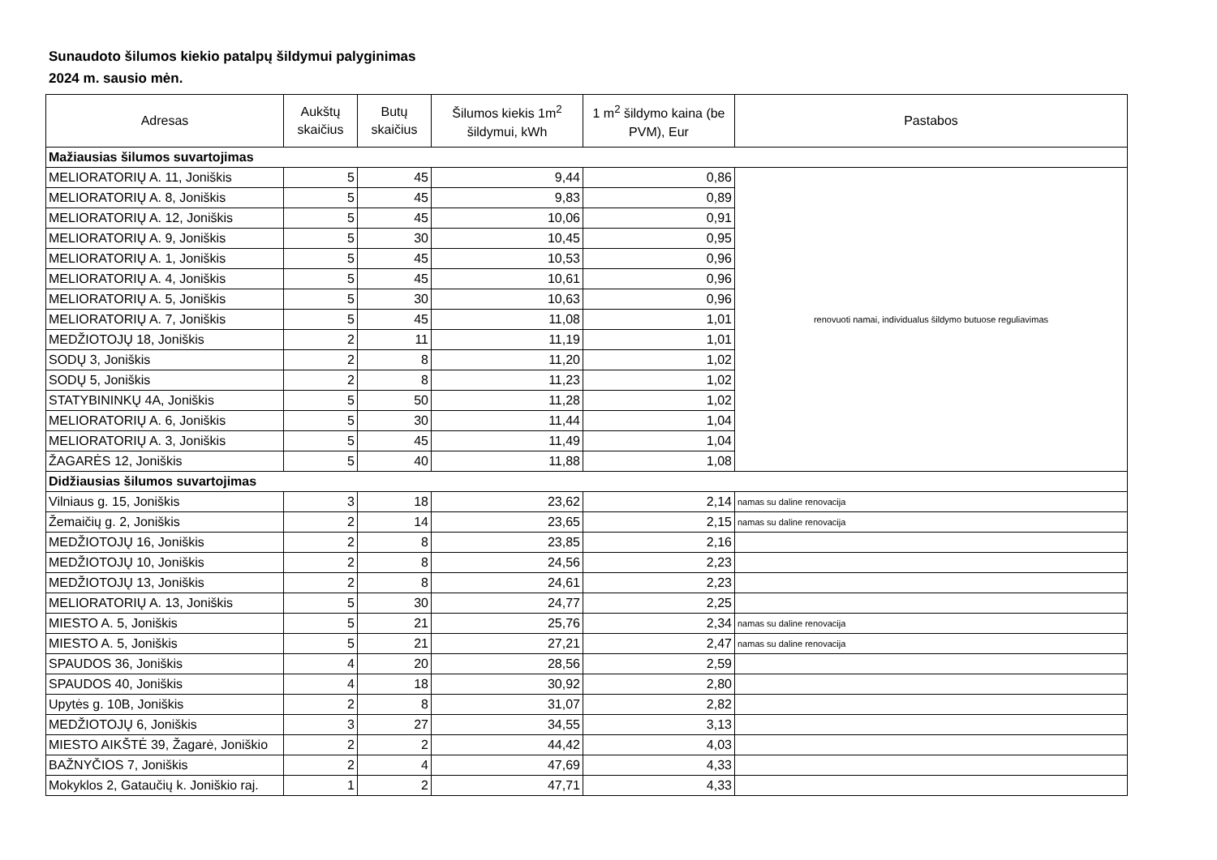Sunaudoto šilumos kiekio patalpų šildymui palyginimas
2024 m. sausio mėn.
| Adresas | Aukštų skaičius | Butų skaičius | Šilumos kiekis 1m<sup>2</sup> šildymui, kWh | 1 m<sup>2</sup> šildymo kaina (be PVM), Eur | Pastabos |
| --- | --- | --- | --- | --- | --- |
| Mažiausias šilumos suvartojimas | | | | | |
| MELIORATORIŲ A. 11, Joniškis | 5 | 45 | 9,44 | 0,86 | renovuoti namai, individualus šildymo butuose reguliavimas |
| MELIORATORIŲ A. 8, Joniškis | 5 | 45 | 9,83 | 0,89 | |
| MELIORATORIŲ A. 12, Joniškis | 5 | 45 | 10,06 | 0,91 | |
| MELIORATORIŲ A. 9, Joniškis | 5 | 30 | 10,45 | 0,95 | |
| MELIORATORIŲ A. 1, Joniškis | 5 | 45 | 10,53 | 0,96 | |
| MELIORATORIŲ A. 4, Joniškis | 5 | 45 | 10,61 | 0,96 | |
| MELIORATORIŲ A. 5, Joniškis | 5 | 30 | 10,63 | 0,96 | |
| MELIORATORIŲ A. 7, Joniškis | 5 | 45 | 11,08 | 1,01 | |
| MEDŽIOTOJŲ 18, Joniškis | 2 | 11 | 11,19 | 1,01 | |
| SODŲ 3, Joniškis | 2 | 8 | 11,20 | 1,02 | |
| SODŲ 5, Joniškis | 2 | 8 | 11,23 | 1,02 | |
| STATYBININKŲ 4A, Joniškis | 5 | 50 | 11,28 | 1,02 | |
| MELIORATORIŲ A. 6, Joniškis | 5 | 30 | 11,44 | 1,04 | |
| MELIORATORIŲ A. 3, Joniškis | 5 | 45 | 11,49 | 1,04 | |
| ŽAGARĖS 12, Joniškis | 5 | 40 | 11,88 | 1,08 | |
| Didžiausias šilumos suvartojimas | | | | | |
| Vilniaus g. 15, Joniškis | 3 | 18 | 23,62 | 2,14 | namas su daline renovacija |
| Žemaičių g. 2, Joniškis | 2 | 14 | 23,65 | 2,15 | namas su daline renovacija |
| MEDŽIOTOJŲ 16, Joniškis | 2 | 8 | 23,85 | 2,16 | |
| MEDŽIOTOJŲ 10, Joniškis | 2 | 8 | 24,56 | 2,23 | |
| MEDŽIOTOJŲ 13, Joniškis | 2 | 8 | 24,61 | 2,23 | |
| MELIORATORIŲ A. 13, Joniškis | 5 | 30 | 24,77 | 2,25 | |
| MIESTO A. 5, Joniškis | 5 | 21 | 25,76 | 2,34 | namas su daline renovacija |
| MIESTO A. 5, Joniškis | 5 | 21 | 27,21 | 2,47 | namas su daline renovacija |
| SPAUDOS 36, Joniškis | 4 | 20 | 28,56 | 2,59 | |
| SPAUDOS 40, Joniškis | 4 | 18 | 30,92 | 2,80 | |
| Upytės g. 10B, Joniškis | 2 | 8 | 31,07 | 2,82 | |
| MEDŽIOTOJŲ 6, Joniškis | 3 | 27 | 34,55 | 3,13 | |
| MIESTO AIKŠTĖ 39, Žagarė, Joniškio | 2 | 2 | 44,42 | 4,03 | |
| BAŽNYČIOS 7, Joniškis | 2 | 4 | 47,69 | 4,33 | |
| Mokyklos 2, Gataučių k. Joniškio raj. | 1 | 2 | 47,71 | 4,33 | |